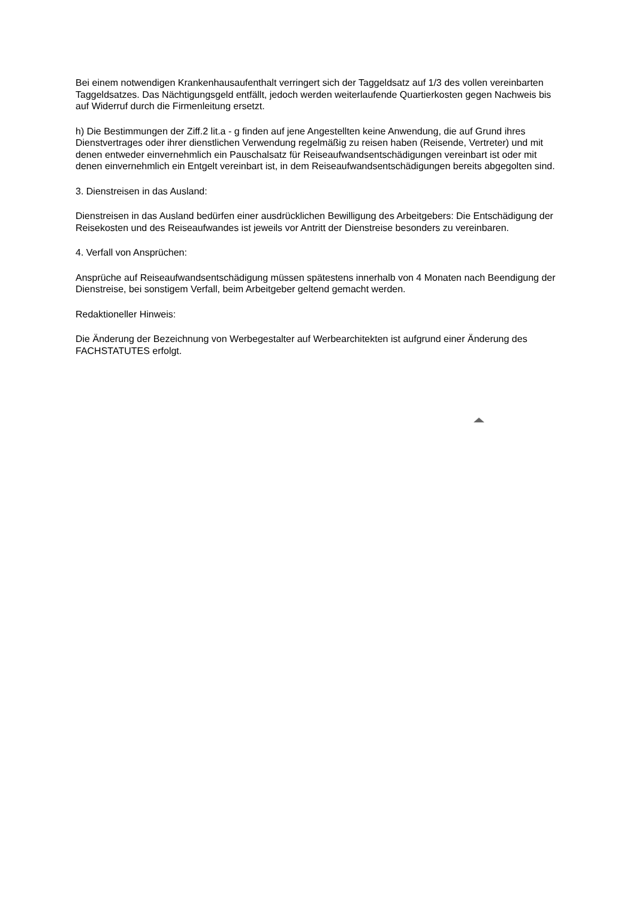Bei einem notwendigen Krankenhausaufenthalt verringert sich der Taggeldsatz auf 1/3 des vollen vereinbarten Taggeldsatzes. Das Nächtigungsgeld entfällt, jedoch werden weiterlaufende Quartierkosten gegen Nachweis bis auf Widerruf durch die Firmenleitung ersetzt.
h) Die Bestimmungen der Ziff.2 lit.a - g finden auf jene Angestellten keine Anwendung, die auf Grund ihres Dienstvertrages oder ihrer dienstlichen Verwendung regelmäßig zu reisen haben (Reisende, Vertreter) und mit denen entweder einvernehmlich ein Pauschalsatz für Reiseaufwandsentschädigungen vereinbart ist oder mit denen einvernehmlich ein Entgelt vereinbart ist, in dem Reiseaufwandsentschädigungen bereits abgegolten sind.
3. Dienstreisen in das Ausland:
Dienstreisen in das Ausland bedürfen einer ausdrücklichen Bewilligung des Arbeitgebers: Die Entschädigung der Reisekosten und des Reiseaufwandes ist jeweils vor Antritt der Dienstreise besonders zu vereinbaren.
4. Verfall von Ansprüchen:
Ansprüche auf Reiseaufwandsentschädigung müssen spätestens innerhalb von 4 Monaten nach Beendigung der Dienstreise, bei sonstigem Verfall, beim Arbeitgeber geltend gemacht werden.
Redaktioneller Hinweis:
Die Änderung der Bezeichnung von Werbegestalter auf Werbearchitekten ist aufgrund einer Änderung des FACHSTATUTES erfolgt.